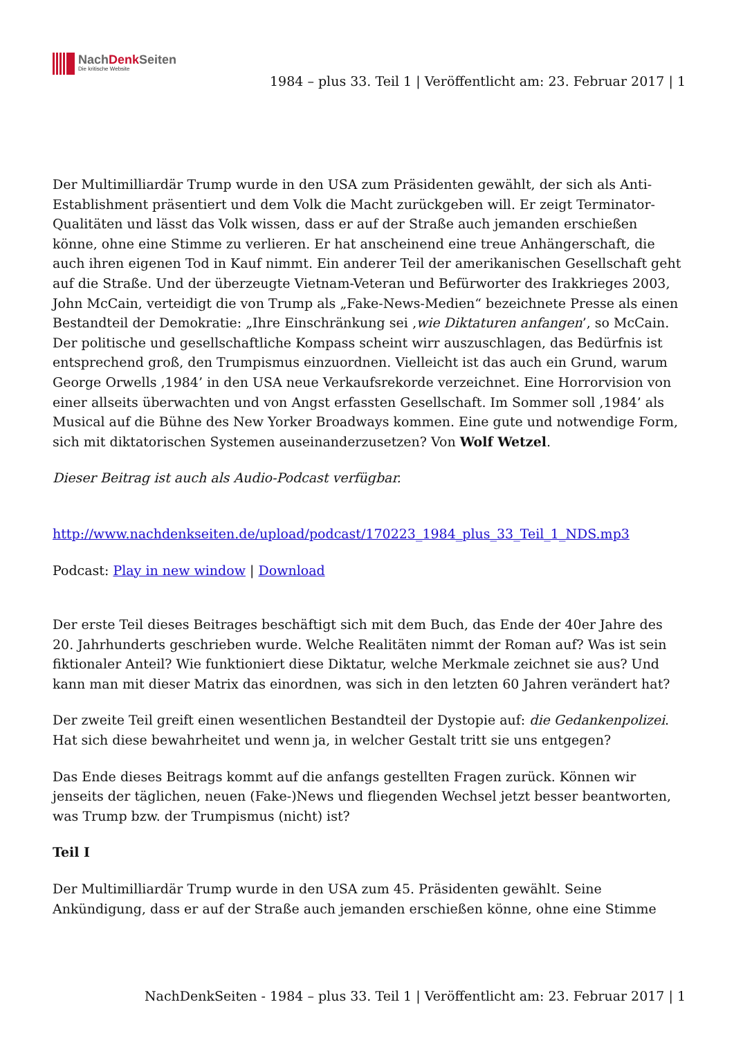NachDenk Seiten
Die kritische Website
1984 – plus 33. Teil 1 | Veröffentlicht am: 23. Februar 2017 | 1
Der Multimilliardär Trump wurde in den USA zum Präsidenten gewählt, der sich als Anti-Establishment präsentiert und dem Volk die Macht zurückgeben will. Er zeigt Terminator-Qualitäten und lässt das Volk wissen, dass er auf der Straße auch jemanden erschießen könne, ohne eine Stimme zu verlieren. Er hat anscheinend eine treue Anhängerschaft, die auch ihren eigenen Tod in Kauf nimmt. Ein anderer Teil der amerikanischen Gesellschaft geht auf die Straße. Und der überzeugte Vietnam-Veteran und Befürworter des Irakkrieges 2003, John McCain, verteidigt die von Trump als „Fake-News-Medien“ bezeichnete Presse als einen Bestandteil der Demokratie: „Ihre Einschränkung sei ‚wie Diktaturen anfangen’, so McCain. Der politische und gesellschaftliche Kompass scheint wirr auszuschlagen, das Bedürfnis ist entsprechend groß, den Trumpismus einzuordnen. Vielleicht ist das auch ein Grund, warum George Orwells ‚1984’ in den USA neue Verkaufsrekorde verzeichnet. Eine Horrorvision von einer allseits überwachten und von Angst erfassten Gesellschaft. Im Sommer soll ‚1984’ als Musical auf die Bühne des New Yorker Broadways kommen. Eine gute und notwendige Form, sich mit diktatorischen Systemen auseinanderzusetzen? Von Wolf Wetzel.
Dieser Beitrag ist auch als Audio-Podcast verfügbar.
http://www.nachdenkseiten.de/upload/podcast/170223_1984_plus_33_Teil_1_NDS.mp3
Podcast: Play in new window | Download
Der erste Teil dieses Beitrages beschäftigt sich mit dem Buch, das Ende der 40er Jahre des 20. Jahrhunderts geschrieben wurde. Welche Realitäten nimmt der Roman auf? Was ist sein fiktionaler Anteil? Wie funktioniert diese Diktatur, welche Merkmale zeichnet sie aus? Und kann man mit dieser Matrix das einordnen, was sich in den letzten 60 Jahren verändert hat?
Der zweite Teil greift einen wesentlichen Bestandteil der Dystopie auf: die Gedankenpolizei. Hat sich diese bewahrheitet und wenn ja, in welcher Gestalt tritt sie uns entgegen?
Das Ende dieses Beitrags kommt auf die anfangs gestellten Fragen zurück. Können wir jenseits der täglichen, neuen (Fake-)News und fliegenden Wechsel jetzt besser beantworten, was Trump bzw. der Trumpismus (nicht) ist?
Teil I
Der Multimilliardär Trump wurde in den USA zum 45. Präsidenten gewählt. Seine Ankündigung, dass er auf der Straße auch jemanden erschießen könne, ohne eine Stimme
NachDenkSeiten - 1984 – plus 33. Teil 1 | Veröffentlicht am: 23. Februar 2017 | 1